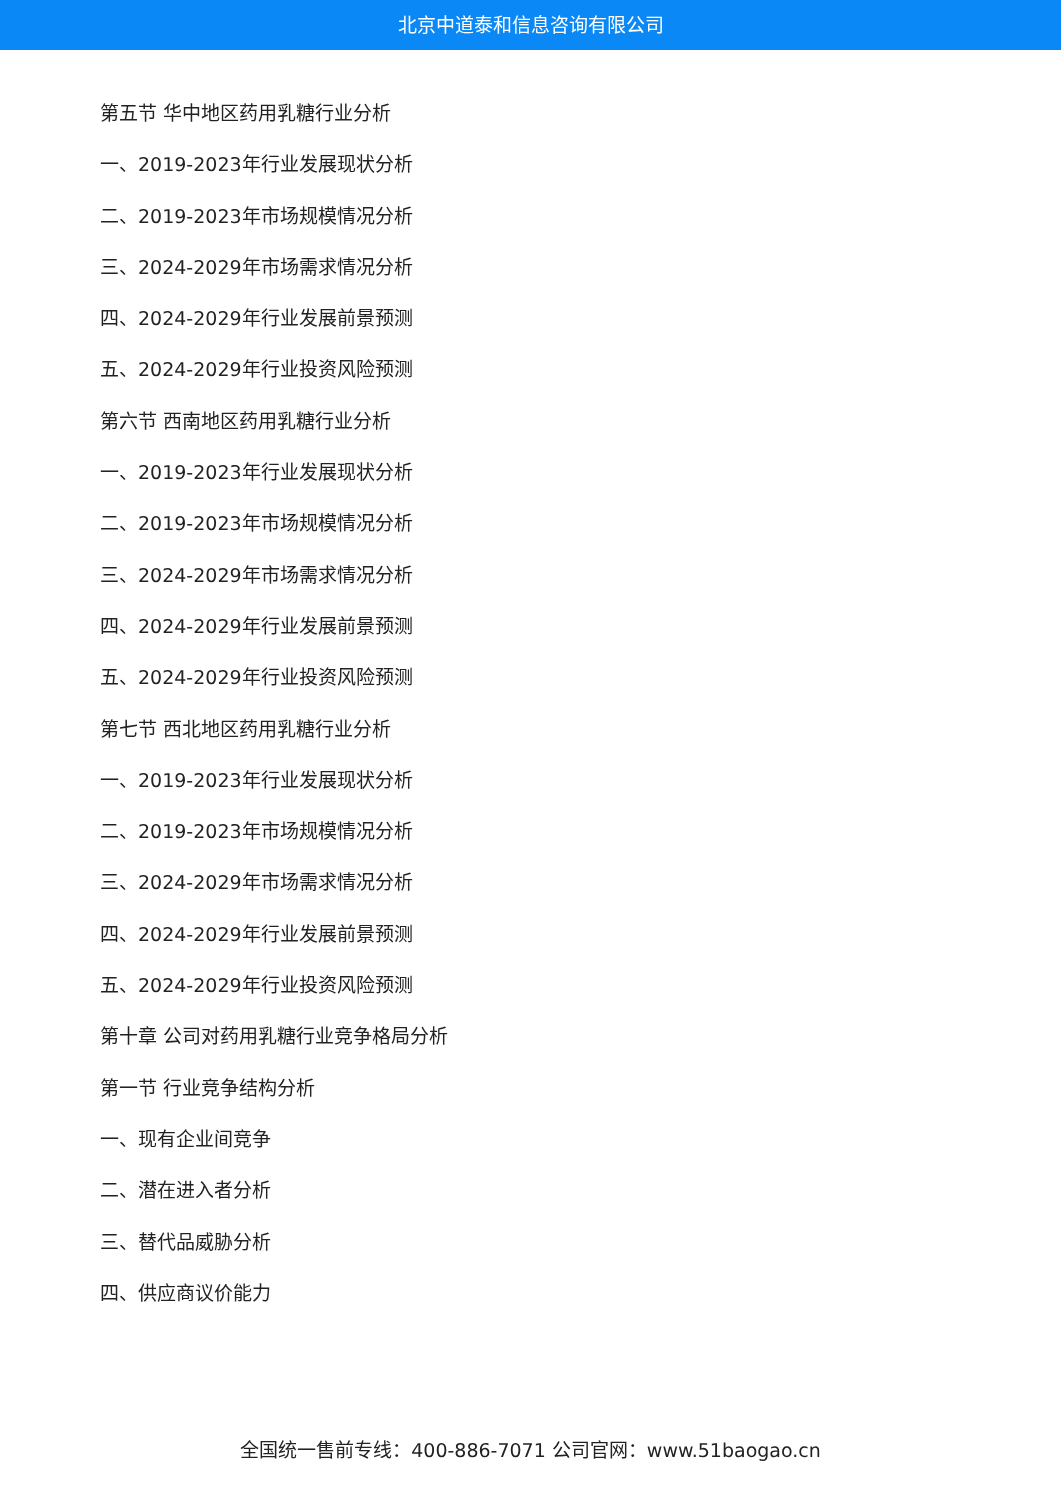北京中道泰和信息咨询有限公司
第五节 华中地区药用乳糖行业分析
一、2019-2023年行业发展现状分析
二、2019-2023年市场规模情况分析
三、2024-2029年市场需求情况分析
四、2024-2029年行业发展前景预测
五、2024-2029年行业投资风险预测
第六节 西南地区药用乳糖行业分析
一、2019-2023年行业发展现状分析
二、2019-2023年市场规模情况分析
三、2024-2029年市场需求情况分析
四、2024-2029年行业发展前景预测
五、2024-2029年行业投资风险预测
第七节 西北地区药用乳糖行业分析
一、2019-2023年行业发展现状分析
二、2019-2023年市场规模情况分析
三、2024-2029年市场需求情况分析
四、2024-2029年行业发展前景预测
五、2024-2029年行业投资风险预测
第十章 公司对药用乳糖行业竞争格局分析
第一节 行业竞争结构分析
一、现有企业间竞争
二、潜在进入者分析
三、替代品威胁分析
四、供应商议价能力
全国统一售前专线：400-886-7071 公司官网：www.51baogao.cn